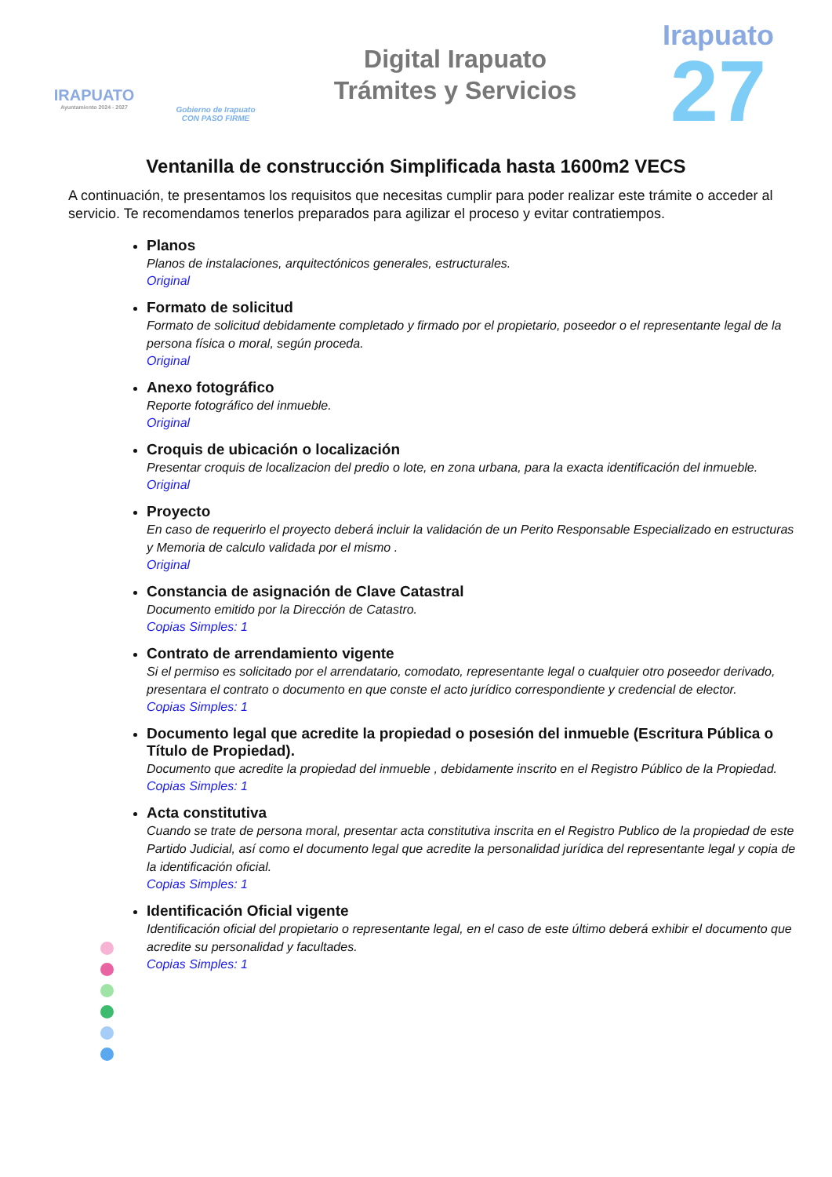IRAPUATO
Ayuntamiento 2024 - 2027
Gobierno de Irapuato
CON PASO FIRME
Digital Irapuato
Trámites y Servicios
Irapuato
27
Ventanilla de construcción Simplificada hasta 1600m2 VECS
A continuación, te presentamos los requisitos que necesitas cumplir para poder realizar este trámite o acceder al servicio. Te recomendamos tenerlos preparados para agilizar el proceso y evitar contratiempos.
Planos
Planos de instalaciones, arquitectónicos generales, estructurales.
Original
Formato de solicitud
Formato de solicitud debidamente completado y firmado por el propietario, poseedor o el representante legal de la persona física o moral, según proceda.
Original
Anexo fotográfico
Reporte fotográfico del inmueble.
Original
Croquis de ubicación o localización
Presentar croquis de localizacion del predio o lote, en zona urbana, para la exacta identificación del inmueble.
Original
Proyecto
En caso de requerirlo el proyecto deberá incluir la validación de un Perito Responsable Especializado en estructuras y Memoria de calculo validada por el mismo .
Original
Constancia de asignación de Clave Catastral
Documento emitido por la Dirección de Catastro.
Copias Simples: 1
Contrato de arrendamiento vigente
Si el permiso es solicitado por el arrendatario, comodato, representante legal o cualquier otro poseedor derivado, presentara el contrato o documento en que conste el acto jurídico correspondiente y credencial de elector.
Copias Simples: 1
Documento legal que acredite la propiedad o posesión del inmueble (Escritura Pública o Título de Propiedad).
Documento que acredite la propiedad del inmueble , debidamente inscrito en el Registro Público de la Propiedad.
Copias Simples: 1
Acta constitutiva
Cuando se trate de persona moral, presentar acta constitutiva inscrita en el Registro Publico de la propiedad de este Partido Judicial, así como el documento legal que acredite la personalidad jurídica del representante legal y copia de la identificación oficial.
Copias Simples: 1
Identificación Oficial vigente
Identificación oficial del propietario o representante legal, en el caso de este último deberá exhibir el documento que acredite su personalidad y facultades.
Copias Simples: 1